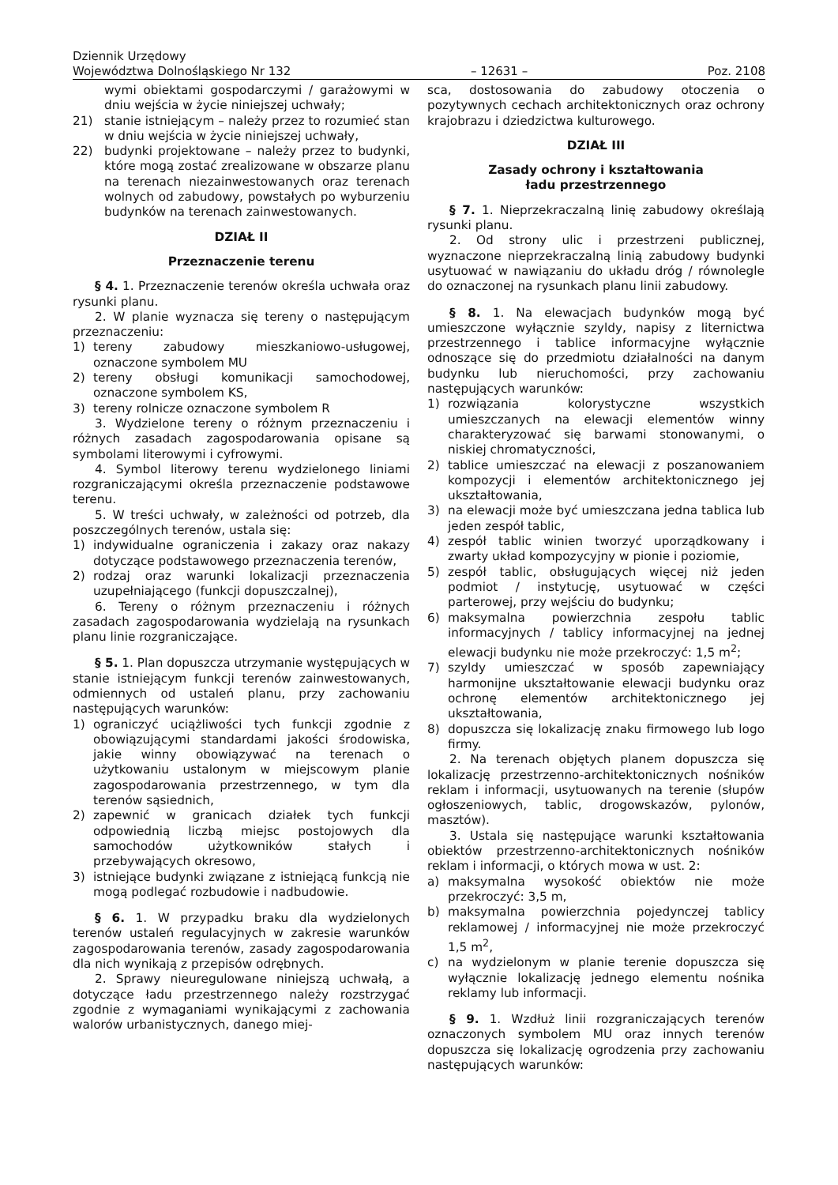Dziennik Urzędowy
Województwa Dolnośląskiego Nr 132
– 12631 –
Poz. 2108
wymi obiektami gospodarczymi / garażowymi w dniu wejścia w życie niniejszej uchwały;
21) stanie istniejącym – należy przez to rozumieć stan w dniu wejścia w życie niniejszej uchwały,
22) budynki projektowane – należy przez to budynki, które mogą zostać zrealizowane w obszarze planu na terenach niezainwestowanych oraz terenach wolnych od zabudowy, powstałych po wyburzeniu budynków na terenach zainwestowanych.
DZIAŁ II
Przeznaczenie terenu
§ 4. 1. Przeznaczenie terenów określa uchwała oraz rysunki planu.
2. W planie wyznacza się tereny o następującym przeznaczeniu:
1) tereny zabudowy mieszkaniowo-usługowej, oznaczone symbolem MU
2) tereny obsługi komunikacji samochodowej, oznaczone symbolem KS,
3) tereny rolnicze oznaczone symbolem R
3. Wydzielone tereny o różnym przeznaczeniu i różnych zasadach zagospodarowania opisane są symbolami literowymi i cyfrowymi.
4. Symbol literowy terenu wydzielonego liniami rozgraniczającymi określa przeznaczenie podstawowe terenu.
5. W treści uchwały, w zależności od potrzeb, dla poszczególnych terenów, ustala się:
1) indywidualne ograniczenia i zakazy oraz nakazy dotyczące podstawowego przeznaczenia terenów,
2) rodzaj oraz warunki lokalizacji przeznaczenia uzupełniającego (funkcji dopuszczalnej),
6. Tereny o różnym przeznaczeniu i różnych zasadach zagospodarowania wydzielają na rysunkach planu linie rozgraniczające.
§ 5. 1. Plan dopuszcza utrzymanie występujących w stanie istniejącym funkcji terenów zainwestowanych, odmiennych od ustaleń planu, przy zachowaniu następujących warunków:
1) ograniczyć uciążliwości tych funkcji zgodnie z obowiązującymi standardami jakości środowiska, jakie winny obowiązywać na terenach o użytkowaniu ustalonym w miejscowym planie zagospodarowania przestrzennego, w tym dla terenów sąsiednich,
2) zapewnić w granicach działek tych funkcji odpowiednią liczbą miejsc postojowych dla samochodów użytkowników stałych i przebywających okresowo,
3) istniejące budynki związane z istniejącą funkcją nie mogą podlegać rozbudowie i nadbudowie.
§ 6. 1. W przypadku braku dla wydzielonych terenów ustaleń regulacyjnych w zakresie warunków zagospodarowania terenów, zasady zagospodarowania dla nich wynikają z przepisów odrębnych.
2. Sprawy nieuregulowane niniejszą uchwałą, a dotyczące ładu przestrzennego należy rozstrzygać zgodnie z wymaganiami wynikającymi z zachowania walorów urbanistycznych, danego miej-
sca, dostosowania do zabudowy otoczenia o pozytywnych cechach architektonicznych oraz ochrony krajobrazu i dziedzictwa kulturowego.
DZIAŁ III
Zasady ochrony i kształtowania
ładu przestrzennego
§ 7. 1. Nieprzekraczalną linię zabudowy określają rysunki planu.
2. Od strony ulic i przestrzeni publicznej, wyznaczone nieprzekraczalną linią zabudowy budynki usytuować w nawiązaniu do układu dróg / równolegle do oznaczonej na rysunkach planu linii zabudowy.
§ 8. 1. Na elewacjach budynków mogą być umieszczone wyłącznie szyldy, napisy z liternictwa przestrzennego i tablice informacyjne wyłącznie odnoszące się do przedmiotu działalności na danym budynku lub nieruchomości, przy zachowaniu następujących warunków:
1) rozwiązania kolorystyczne wszystkich umieszczanych na elewacji elementów winny charakteryzować się barwami stonowanymi, o niskiej chromatyczności,
2) tablice umieszczać na elewacji z poszanowaniem kompozycji i elementów architektonicznego jej ukształtowania,
3) na elewacji może być umieszczana jedna tablica lub jeden zespół tablic,
4) zespół tablic winien tworzyć uporządkowany i zwarty układ kompozycyjny w pionie i poziomie,
5) zespół tablic, obsługujących więcej niż jeden podmiot / instytucję, usytuować w części parterowej, przy wejściu do budynku;
6) maksymalna powierzchnia zespołu tablic informacyjnych / tablicy informacyjnej na jednej elewacji budynku nie może przekroczyć: 1,5 m<sup>2</sup>;
7) szyldy umieszczać w sposób zapewniający harmonijne ukształtowanie elewacji budynku oraz ochronę elementów architektonicznego jej ukształtowania,
8) dopuszcza się lokalizację znaku firmowego lub logo firmy.
2. Na terenach objętych planem dopuszcza się lokalizację przestrzenno-architektonicznych nośników reklam i informacji, usytuowanych na terenie (słupów ogłoszeniowych, tablic, drogowskazów, pylonów, masztów).
3. Ustala się następujące warunki kształtowania obiektów przestrzenno-architektonicznych nośników reklam i informacji, o których mowa w ust. 2:
a) maksymalna wysokość obiektów nie może przekroczyć: 3,5 m,
b) maksymalna powierzchnia pojedynczej tablicy reklamowej / informacyjnej nie może przekroczyć 1,5 m<sup>2</sup>,
c) na wydzielonym w planie terenie dopuszcza się wyłącznie lokalizację jednego elementu nośnika reklamy lub informacji.
§ 9. 1. Wzdłuż linii rozgraniczających terenów oznaczonych symbolem MU oraz innych terenów dopuszcza się lokalizację ogrodzenia przy zachowaniu następujących warunków: